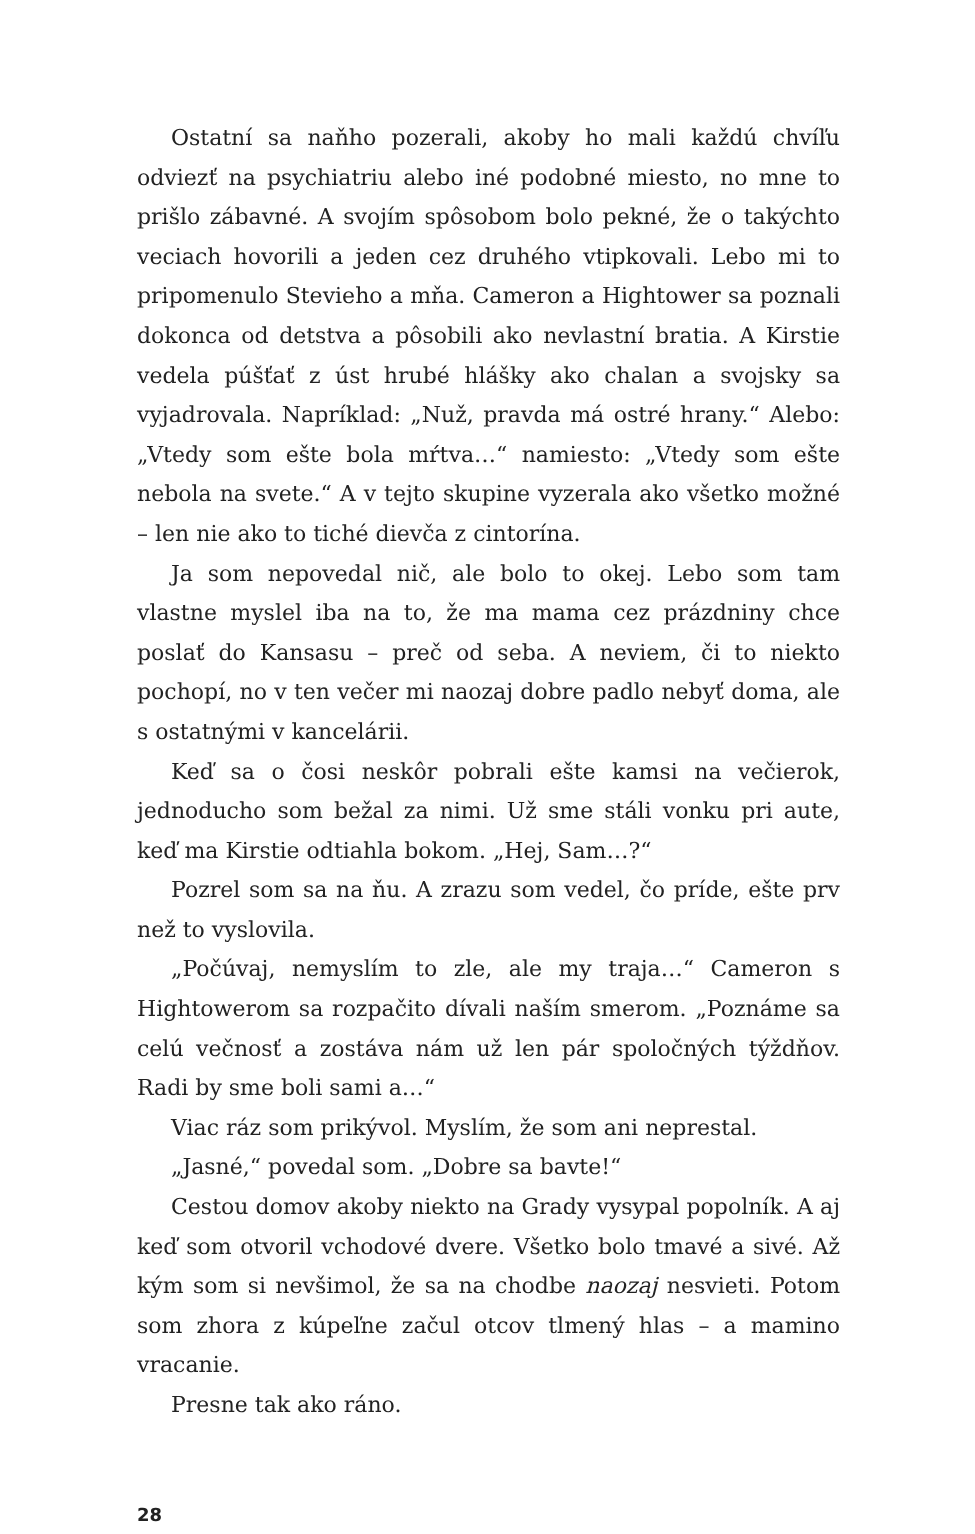Ostatní sa naňho pozerali, akoby ho mali každú chvíľu odviezť na psychiatriu alebo iné podobné miesto, no mne to prišlo zábavné. A svojím spôsobom bolo pekné, že o takýchto veciach hovorili a jeden cez druhého vtipkovali. Lebo mi to pripomenulo Stevieho a mňa. Cameron a Hightower sa poznali dokonca od detstva a pôsobili ako nevlastní bratia. A Kirstie vedela púšťať z úst hrubé hlášky ako chalan a svojsky sa vyjadrovala. Napríklad: „Nuž, pravda má ostré hrany.“ Alebo: „Vtedy som ešte bola mŕtva…“ namiesto: „Vtedy som ešte nebola na svete.“ A v tejto skupine vyzerala ako všetko možné – len nie ako to tiché dievča z cintorína.
Ja som nepovedal nič, ale bolo to okej. Lebo som tam vlastne myslel iba na to, že ma mama cez prázdniny chce poslať do Kansasu – preč od seba. A neviem, či to niekto pochopí, no v ten večer mi naozaj dobre padlo nebyť doma, ale s ostatnými v kancelárii.
Keď sa o čosi neskôr pobrali ešte kamsi na večierok, jednoducho som bežal za nimi. Už sme stáli vonku pri aute, keď ma Kirstie odtiahla bokom. „Hej, Sam…?“
Pozrel som sa na ňu. A zrazu som vedel, čo príde, ešte prv než to vyslovila.
„Počúvaj, nemyslím to zle, ale my traja…“ Cameron s Hightowerom sa rozpačito dívali naším smerom. „Poznáme sa celú večnosť a zostáva nám už len pár spoločných týždňov. Radi by sme boli sami a…“
Viac ráz som prikývol. Myslím, že som ani neprestal.
„Jasné,“ povedal som. „Dobre sa bavte!“
Cestou domov akoby niekto na Grady vysypal popolník. A aj keď som otvoril vchodové dvere. Všetko bolo tmavé a sivé. Až kým som si nevšimol, že sa na chodbe naozaj nesvieti. Potom som zhora z kúpeľne začul otcov tlmený hlas – a mamino vracanie.
Presne tak ako ráno.
28